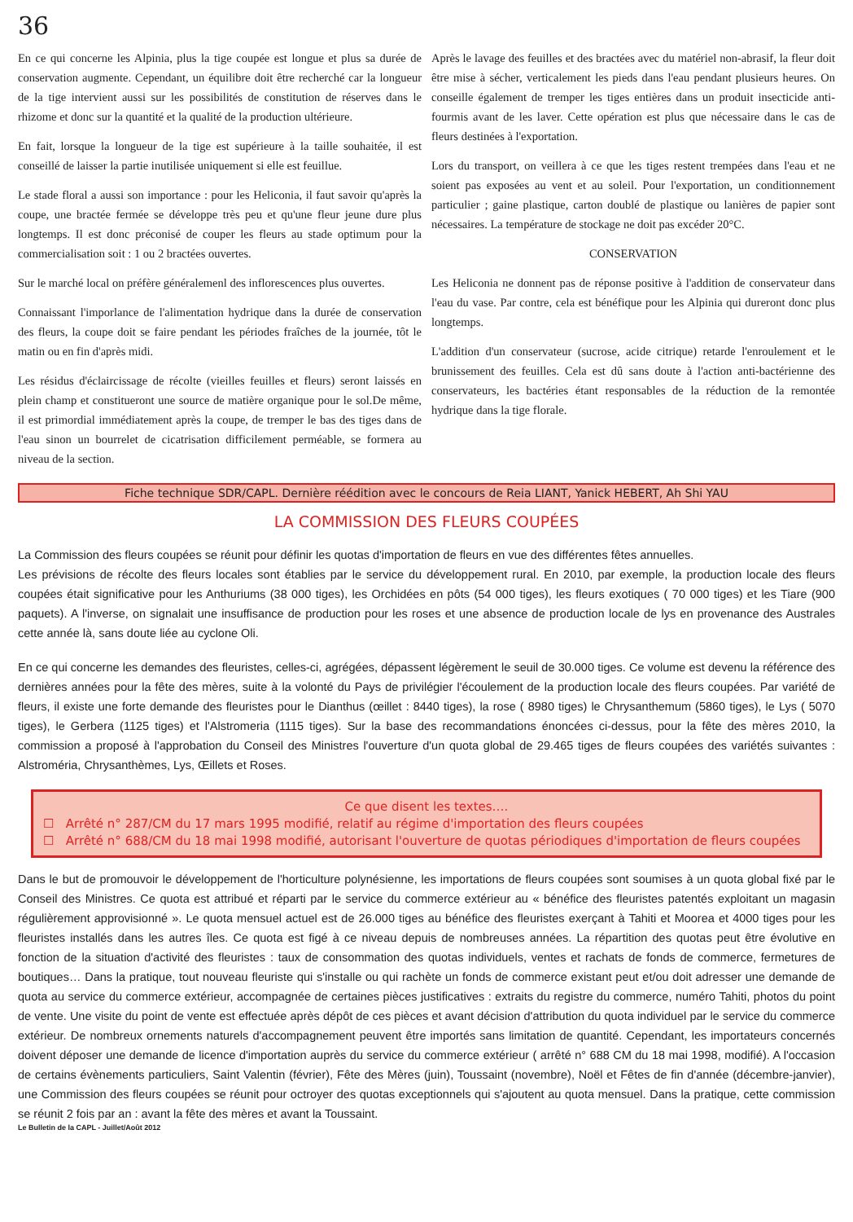36
En ce qui concerne les Alpinia, plus la tige coupée est longue et plus sa durée de conservation augmente. Cependant, un équilibre doit être recherché car la longueur de la tige intervient aussi sur les possibilités de constitution de réserves dans le rhizome et donc sur la quantité et la qualité de la production ultérieure.
En fait, lorsque la longueur de la tige est supérieure à la taille souhaitée, il est conseillé de laisser la partie inutilisée uniquement si elle est feuillue.
Le stade floral a aussi son importance : pour les Heliconia, il faut savoir qu'après la coupe, une bractée fermée se développe très peu et qu'une fleur jeune dure plus longtemps. Il est donc préconisé de couper les fleurs au stade optimum pour la commercialisation soit : 1 ou 2 bractées ouvertes.
Sur le marché local on préfère généralemenl des inflorescences plus ouvertes.
Connaissant l'imporlance de l'alimentation hydrique dans la durée de conservation des fleurs, la coupe doit se faire pendant les périodes fraîches de la journée, tôt le matin ou en fin d'après midi.
Les résidus d'éclaircissage de récolte (vieilles feuilles et fleurs) seront laissés en plein champ et constitueront une source de matière organique pour le sol.De même, il est primordial immédiatement après la coupe, de tremper le bas des tiges dans de l'eau sinon un bourrelet de cicatrisation difficilement perméable, se formera au niveau de la section.
Après le lavage des feuilles et des bractées avec du matériel non-abrasif, la fleur doit être mise à sécher, verticalement les pieds dans l'eau pendant plusieurs heures. On conseille également de tremper les tiges entières dans un produit insecticide anti-fourmis avant de les laver. Cette opération est plus que nécessaire dans le cas de fleurs destinées à l'exportation.
Lors du transport, on veillera à ce que les tiges restent trempées dans l'eau et ne soient pas exposées au vent et au soleil. Pour l'exportation, un conditionnement particulier ; gaine plastique, carton doublé de plastique ou lanières de papier sont nécessaires. La température de stockage ne doit pas excéder 20°C.
CONSERVATION
Les Heliconia ne donnent pas de réponse positive à l'addition de conservateur dans l'eau du vase. Par contre, cela est bénéfique pour les Alpinia qui dureront donc plus longtemps.
L'addition d'un conservateur (sucrose, acide citrique) retarde l'enroulement et le brunissement des feuilles. Cela est dû sans doute à l'action anti-bactérienne des conservateurs, les bactéries étant responsables de la réduction de la remontée hydrique dans la tige florale.
Fiche technique SDR/CAPL. Dernière réédition avec le concours de Reia LIANT, Yanick HEBERT, Ah Shi YAU
LA COMMISSION DES FLEURS COUPÉES
La Commission des fleurs coupées se réunit pour définir les quotas d'importation de fleurs en vue des différentes fêtes annuelles.
Les prévisions de récolte des fleurs locales sont établies par le service du développement rural. En 2010, par exemple, la production locale des fleurs coupées était significative pour les Anthuriums (38 000 tiges), les Orchidées en pôts (54 000 tiges), les fleurs exotiques ( 70 000 tiges) et les Tiare (900 paquets). A l'inverse, on signalait une insuffisance de production pour les roses et une absence de production locale de lys en provenance des Australes cette année là, sans doute liée au cyclone Oli.
En ce qui concerne les demandes des fleuristes, celles-ci, agrégées, dépassent légèrement le seuil de 30.000 tiges. Ce volume est devenu la référence des dernières années pour la fête des mères, suite à la volonté du Pays de privilégier l'écoulement de la production locale des fleurs coupées. Par variété de fleurs, il existe une forte demande des fleuristes pour le Dianthus (œillet : 8440 tiges), la rose ( 8980 tiges) le Chrysanthemum (5860 tiges), le Lys ( 5070 tiges), le Gerbera (1125 tiges) et l'Alstromeria (1115 tiges). Sur la base des recommandations énoncées ci-dessus, pour la fête des mères 2010, la commission a proposé à l'approbation du Conseil des Ministres l'ouverture d'un quota global de 29.465 tiges de fleurs coupées des variétés suivantes : Alstroméria, Chrysanthèmes, Lys, Œillets et Roses.
Ce que disent les textes….
☐ Arrêté n° 287/CM du 17 mars 1995 modifié, relatif au régime d'importation des fleurs coupées
☐ Arrêté n° 688/CM du 18 mai 1998 modifié, autorisant l'ouverture de quotas périodiques d'importation de fleurs coupées
Dans le but de promouvoir le développement de l'horticulture polynésienne, les importations de fleurs coupées sont soumises à un quota global fixé par le Conseil des Ministres. Ce quota est attribué et réparti par le service du commerce extérieur au « bénéfice des fleuristes patentés exploitant un magasin régulièrement approvisionné ». Le quota mensuel actuel est de 26.000 tiges au bénéfice des fleuristes exerçant à Tahiti et Moorea et 4000 tiges pour les fleuristes installés dans les autres îles. Ce quota est figé à ce niveau depuis de nombreuses années. La répartition des quotas peut être évolutive en fonction de la situation d'activité des fleuristes : taux de consommation des quotas individuels, ventes et rachats de fonds de commerce, fermetures de boutiques… Dans la pratique, tout nouveau fleuriste qui s'installe ou qui rachète un fonds de commerce existant peut et/ou doit adresser une demande de quota au service du commerce extérieur, accompagnée de certaines pièces justificatives : extraits du registre du commerce, numéro Tahiti, photos du point de vente. Une visite du point de vente est effectuée après dépôt de ces pièces et avant décision d'attribution du quota individuel par le service du commerce extérieur. De nombreux ornements naturels d'accompagnement peuvent être importés sans limitation de quantité. Cependant, les importateurs concernés doivent déposer une demande de licence d'importation auprès du service du commerce extérieur ( arrêté n° 688 CM du 18 mai 1998, modifié). A l'occasion de certains évènements particuliers, Saint Valentin (février), Fête des Mères (juin), Toussaint (novembre), Noël et Fêtes de fin d'année (décembre-janvier), une Commission des fleurs coupées se réunit pour octroyer des quotas exceptionnels qui s'ajoutent au quota mensuel. Dans la pratique, cette commission se réunit 2 fois par an : avant la fête des mères et avant la Toussaint.
Le Bulletin de la CAPL - Juillet/Août 2012